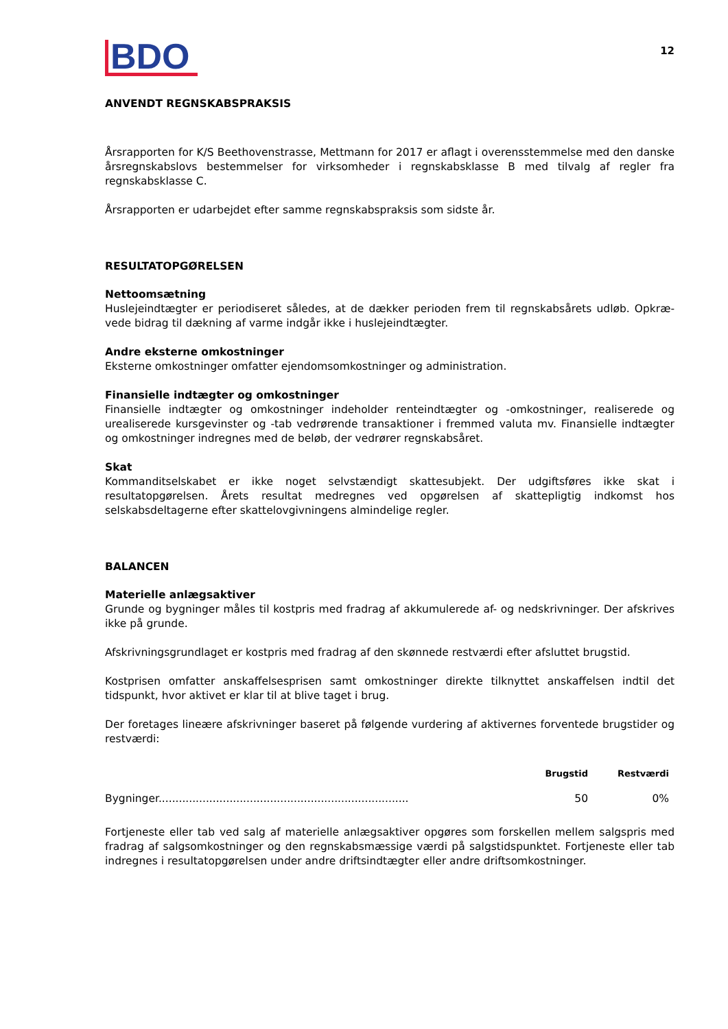BDO
12
ANVENDT REGNSKABSPRAKSIS
Årsrapporten for K/S Beethovenstrasse, Mettmann for 2017 er aflagt i overensstemmelse med den danske årsregnskabslovs bestemmelser for virksomheder i regnskabsklasse B med tilvalg af regler fra regnskabsklasse C.
Årsrapporten er udarbejdet efter samme regnskabspraksis som sidste år.
RESULTATOPGØRELSEN
Nettoomsætning
Huslejeindtægter er periodiseret således, at de dækker perioden frem til regnskabsårets udløb. Opkræ-vede bidrag til dækning af varme indgår ikke i huslejeindtægter.
Andre eksterne omkostninger
Eksterne omkostninger omfatter ejendomsomkostninger og administration.
Finansielle indtægter og omkostninger
Finansielle indtægter og omkostninger indeholder renteindtægter og -omkostninger, realiserede og urealiserede kursgevinster og -tab vedrørende transaktioner i fremmed valuta mv. Finansielle indtægter og omkostninger indregnes med de beløb, der vedrører regnskabsåret.
Skat
Kommanditselskabet er ikke noget selvstændigt skattesubjekt. Der udgiftsføres ikke skat i resultatopgørelsen. Årets resultat medregnes ved opgørelsen af skattepligtig indkomst hos selskabsdeltagerne efter skattelovgivningens almindelige regler.
BALANCEN
Materielle anlægsaktiver
Grunde og bygninger måles til kostpris med fradrag af akkumulerede af- og nedskrivninger. Der afskrives ikke på grunde.
Afskrivningsgrundlaget er kostpris med fradrag af den skønnede restværdi efter afsluttet brugstid.
Kostprisen omfatter anskaffelsesprisen samt omkostninger direkte tilknyttet anskaffelsen indtil det tidspunkt, hvor aktivet er klar til at blive taget i brug.
Der foretages lineære afskrivninger baseret på følgende vurdering af aktivernes forventede brugstider og restværdi:
| | Brugstid | Restværdi |
| --- | --- | --- |
| Bygninger.......................................................................... | 50 | 0% |
Fortjeneste eller tab ved salg af materielle anlægsaktiver opgøres som forskellen mellem salgspris med fradrag af salgsomkostninger og den regnskabsmæssige værdi på salgstidspunktet. Fortjeneste eller tab indregnes i resultatopgørelsen under andre driftsindtægter eller andre driftsomkostninger.